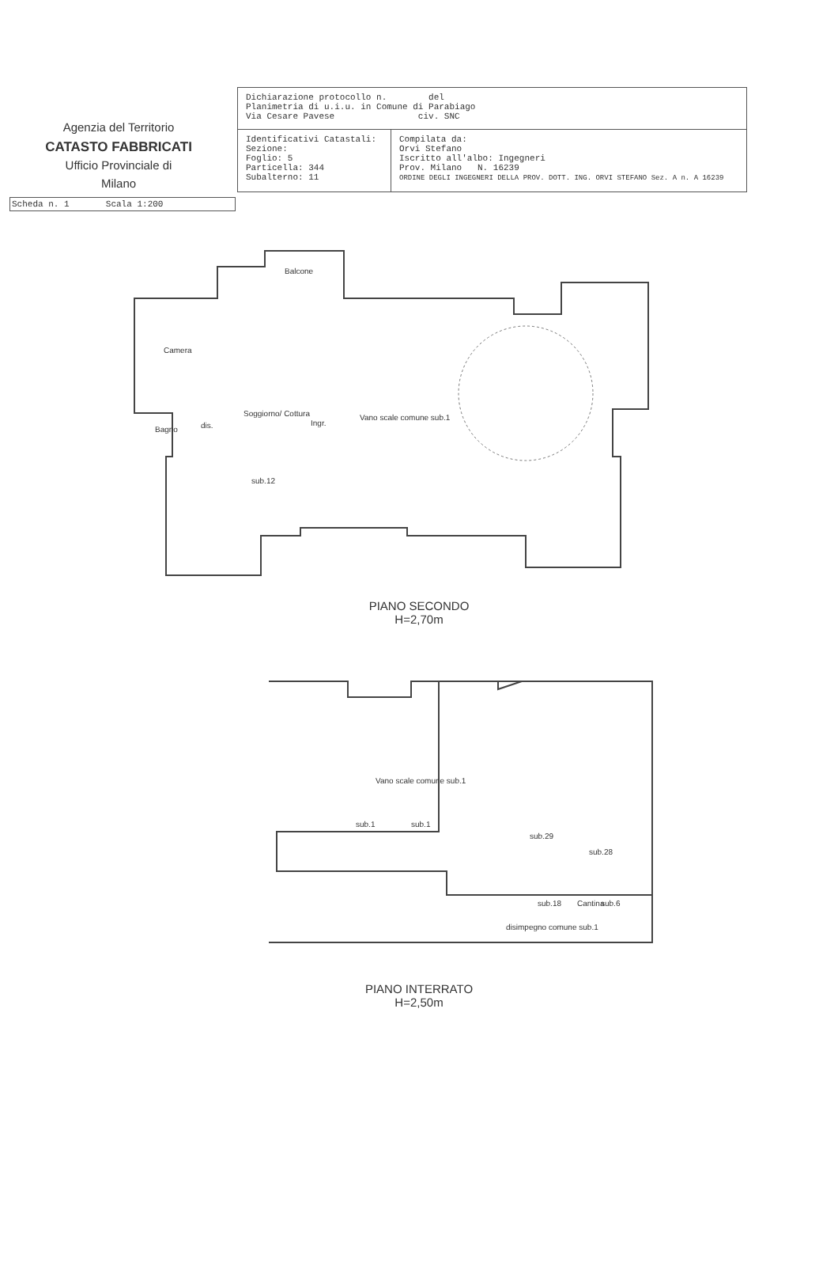Agenzia del Territorio
CATASTO FABBRICATI
Ufficio Provinciale di
Milano
| Dichiarazione protocollo n. del Planimetria di u.i.u. in Comune di Parabiago Via Cesare Pavese civ. SNC | |
| Identificativi Catastali: Sezione: Foglio: 5 Particella: 344 Subalterno: 11 | Compilata da: Orvi Stefano Iscritto all'albo: Ingegneri Prov. Milano N. 16239 ORDINE DEGLI INGEGNERI DELLA PROV. DOTT. ING. ORVI STEFANO Sez. A n. A 16239 |
Scheda n. 1 Scala 1:200
Balcone
Camera
Bagno dis.
Soggiorno/ Cottura
Ingr.
Vano scale comune sub.1
sub.12
PIANO SECONDO
H=2,70m
Vano scale comune sub.1
sub.1 sub.1
sub.29
sub.28
sub.18 Cantina sub.6
disimpegno comune sub.1
PIANO INTERRATO
H=2,50m